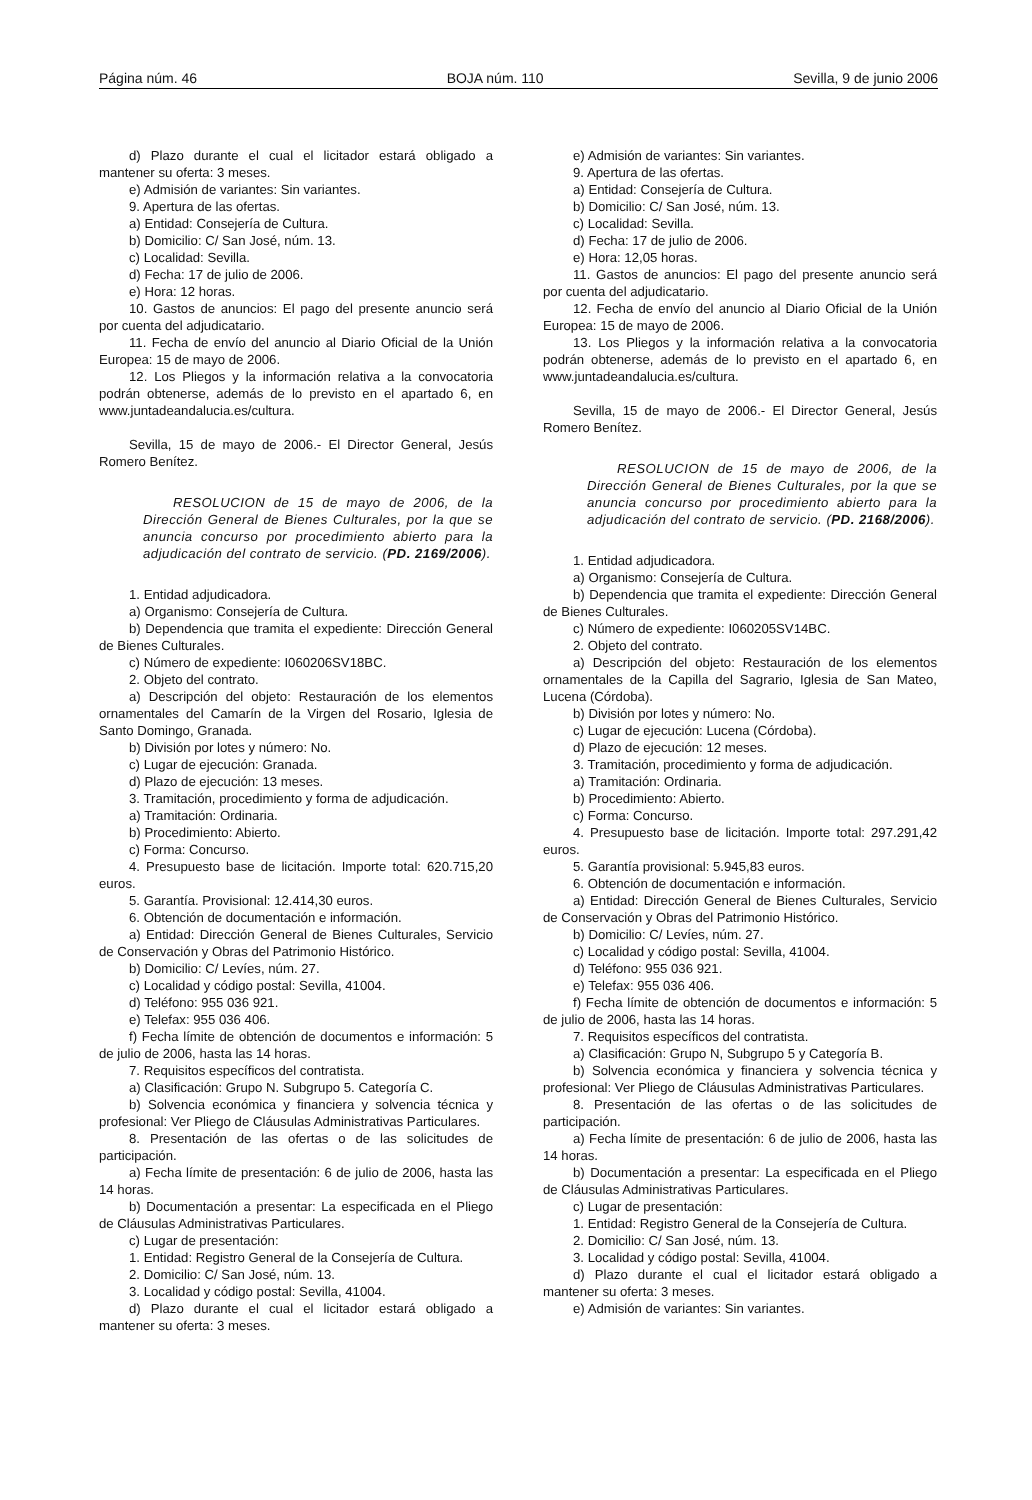Página núm. 46 BOJA núm. 110 Sevilla, 9 de junio 2006
d) Plazo durante el cual el licitador estará obligado a mantener su oferta: 3 meses.
e) Admisión de variantes: Sin variantes.
9. Apertura de las ofertas.
a) Entidad: Consejería de Cultura.
b) Domicilio: C/ San José, núm. 13.
c) Localidad: Sevilla.
d) Fecha: 17 de julio de 2006.
e) Hora: 12 horas.
10. Gastos de anuncios: El pago del presente anuncio será por cuenta del adjudicatario.
11. Fecha de envío del anuncio al Diario Oficial de la Unión Europea: 15 de mayo de 2006.
12. Los Pliegos y la información relativa a la convocatoria podrán obtenerse, además de lo previsto en el apartado 6, en www.juntadeandalucia.es/cultura.
Sevilla, 15 de mayo de 2006.- El Director General, Jesús Romero Benítez.
RESOLUCION de 15 de mayo de 2006, de la Dirección General de Bienes Culturales, por la que se anuncia concurso por procedimiento abierto para la adjudicación del contrato de servicio. (PD. 2169/2006).
1. Entidad adjudicadora.
a) Organismo: Consejería de Cultura.
b) Dependencia que tramita el expediente: Dirección General de Bienes Culturales.
c) Número de expediente: I060206SV18BC.
2. Objeto del contrato.
a) Descripción del objeto: Restauración de los elementos ornamentales del Camarín de la Virgen del Rosario, Iglesia de Santo Domingo, Granada.
b) División por lotes y número: No.
c) Lugar de ejecución: Granada.
d) Plazo de ejecución: 13 meses.
3. Tramitación, procedimiento y forma de adjudicación.
a) Tramitación: Ordinaria.
b) Procedimiento: Abierto.
c) Forma: Concurso.
4. Presupuesto base de licitación. Importe total: 620.715,20 euros.
5. Garantía. Provisional: 12.414,30 euros.
6. Obtención de documentación e información.
a) Entidad: Dirección General de Bienes Culturales, Servicio de Conservación y Obras del Patrimonio Histórico.
b) Domicilio: C/ Levíes, núm. 27.
c) Localidad y código postal: Sevilla, 41004.
d) Teléfono: 955 036 921.
e) Telefax: 955 036 406.
f) Fecha límite de obtención de documentos e información: 5 de julio de 2006, hasta las 14 horas.
7. Requisitos específicos del contratista.
a) Clasificación: Grupo N. Subgrupo 5. Categoría C.
b) Solvencia económica y financiera y solvencia técnica y profesional: Ver Pliego de Cláusulas Administrativas Particulares.
8. Presentación de las ofertas o de las solicitudes de participación.
a) Fecha límite de presentación: 6 de julio de 2006, hasta las 14 horas.
b) Documentación a presentar: La especificada en el Pliego de Cláusulas Administrativas Particulares.
c) Lugar de presentación:
1. Entidad: Registro General de la Consejería de Cultura.
2. Domicilio: C/ San José, núm. 13.
3. Localidad y código postal: Sevilla, 41004.
d) Plazo durante el cual el licitador estará obligado a mantener su oferta: 3 meses.
e) Admisión de variantes: Sin variantes.
9. Apertura de las ofertas.
a) Entidad: Consejería de Cultura.
b) Domicilio: C/ San José, núm. 13.
c) Localidad: Sevilla.
d) Fecha: 17 de julio de 2006.
e) Hora: 12,05 horas.
11. Gastos de anuncios: El pago del presente anuncio será por cuenta del adjudicatario.
12. Fecha de envío del anuncio al Diario Oficial de la Unión Europea: 15 de mayo de 2006.
13. Los Pliegos y la información relativa a la convocatoria podrán obtenerse, además de lo previsto en el apartado 6, en www.juntadeandalucia.es/cultura.
Sevilla, 15 de mayo de 2006.- El Director General, Jesús Romero Benítez.
RESOLUCION de 15 de mayo de 2006, de la Dirección General de Bienes Culturales, por la que se anuncia concurso por procedimiento abierto para la adjudicación del contrato de servicio. (PD. 2168/2006).
1. Entidad adjudicadora.
a) Organismo: Consejería de Cultura.
b) Dependencia que tramita el expediente: Dirección General de Bienes Culturales.
c) Número de expediente: I060205SV14BC.
2. Objeto del contrato.
a) Descripción del objeto: Restauración de los elementos ornamentales de la Capilla del Sagrario, Iglesia de San Mateo, Lucena (Córdoba).
b) División por lotes y número: No.
c) Lugar de ejecución: Lucena (Córdoba).
d) Plazo de ejecución: 12 meses.
3. Tramitación, procedimiento y forma de adjudicación.
a) Tramitación: Ordinaria.
b) Procedimiento: Abierto.
c) Forma: Concurso.
4. Presupuesto base de licitación. Importe total: 297.291,42 euros.
5. Garantía provisional: 5.945,83 euros.
6. Obtención de documentación e información.
a) Entidad: Dirección General de Bienes Culturales, Servicio de Conservación y Obras del Patrimonio Histórico.
b) Domicilio: C/ Levíes, núm. 27.
c) Localidad y código postal: Sevilla, 41004.
d) Teléfono: 955 036 921.
e) Telefax: 955 036 406.
f) Fecha límite de obtención de documentos e información: 5 de julio de 2006, hasta las 14 horas.
7. Requisitos específicos del contratista.
a) Clasificación: Grupo N, Subgrupo 5 y Categoría B.
b) Solvencia económica y financiera y solvencia técnica y profesional: Ver Pliego de Cláusulas Administrativas Particulares.
8. Presentación de las ofertas o de las solicitudes de participación.
a) Fecha límite de presentación: 6 de julio de 2006, hasta las 14 horas.
b) Documentación a presentar: La especificada en el Pliego de Cláusulas Administrativas Particulares.
c) Lugar de presentación:
1. Entidad: Registro General de la Consejería de Cultura.
2. Domicilio: C/ San José, núm. 13.
3. Localidad y código postal: Sevilla, 41004.
d) Plazo durante el cual el licitador estará obligado a mantener su oferta: 3 meses.
e) Admisión de variantes: Sin variantes.